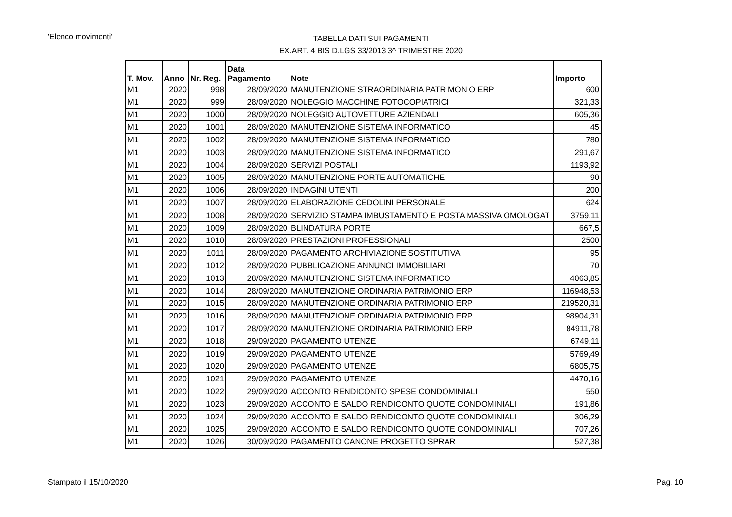'Elenco movimenti'
TABELLA DATI SUI PAGAMENTI
EX.ART. 4 BIS D.LGS 33/2013 3^ TRIMESTRE 2020
| T. Mov. | Anno | Nr. Reg. | Data Pagamento | Note | Importo |
| --- | --- | --- | --- | --- | --- |
| M1 | 2020 | 998 | 28/09/2020 | MANUTENZIONE STRAORDINARIA PATRIMONIO ERP | 600 |
| M1 | 2020 | 999 | 28/09/2020 | NOLEGGIO MACCHINE FOTOCOPIATRICI | 321,33 |
| M1 | 2020 | 1000 | 28/09/2020 | NOLEGGIO AUTOVETTURE AZIENDALI | 605,36 |
| M1 | 2020 | 1001 | 28/09/2020 | MANUTENZIONE SISTEMA INFORMATICO | 45 |
| M1 | 2020 | 1002 | 28/09/2020 | MANUTENZIONE SISTEMA INFORMATICO | 780 |
| M1 | 2020 | 1003 | 28/09/2020 | MANUTENZIONE SISTEMA INFORMATICO | 291,67 |
| M1 | 2020 | 1004 | 28/09/2020 | SERVIZI POSTALI | 1193,92 |
| M1 | 2020 | 1005 | 28/09/2020 | MANUTENZIONE PORTE AUTOMATICHE | 90 |
| M1 | 2020 | 1006 | 28/09/2020 | INDAGINI UTENTI | 200 |
| M1 | 2020 | 1007 | 28/09/2020 | ELABORAZIONE CEDOLINI PERSONALE | 624 |
| M1 | 2020 | 1008 | 28/09/2020 | SERVIZIO STAMPA IMBUSTAMENTO E POSTA MASSIVA OMOLOGAT | 3759,11 |
| M1 | 2020 | 1009 | 28/09/2020 | BLINDATURA PORTE | 667,5 |
| M1 | 2020 | 1010 | 28/09/2020 | PRESTAZIONI PROFESSIONALI | 2500 |
| M1 | 2020 | 1011 | 28/09/2020 | PAGAMENTO ARCHIVIAZIONE SOSTITUTIVA | 95 |
| M1 | 2020 | 1012 | 28/09/2020 | PUBBLICAZIONE ANNUNCI IMMOBILIARI | 70 |
| M1 | 2020 | 1013 | 28/09/2020 | MANUTENZIONE SISTEMA INFORMATICO | 4063,85 |
| M1 | 2020 | 1014 | 28/09/2020 | MANUTENZIONE ORDINARIA PATRIMONIO ERP | 116948,53 |
| M1 | 2020 | 1015 | 28/09/2020 | MANUTENZIONE ORDINARIA PATRIMONIO ERP | 219520,31 |
| M1 | 2020 | 1016 | 28/09/2020 | MANUTENZIONE ORDINARIA PATRIMONIO ERP | 98904,31 |
| M1 | 2020 | 1017 | 28/09/2020 | MANUTENZIONE ORDINARIA PATRIMONIO ERP | 84911,78 |
| M1 | 2020 | 1018 | 29/09/2020 | PAGAMENTO UTENZE | 6749,11 |
| M1 | 2020 | 1019 | 29/09/2020 | PAGAMENTO UTENZE | 5769,49 |
| M1 | 2020 | 1020 | 29/09/2020 | PAGAMENTO UTENZE | 6805,75 |
| M1 | 2020 | 1021 | 29/09/2020 | PAGAMENTO UTENZE | 4470,16 |
| M1 | 2020 | 1022 | 29/09/2020 | ACCONTO RENDICONTO SPESE CONDOMINIALI | 550 |
| M1 | 2020 | 1023 | 29/09/2020 | ACCONTO E SALDO RENDICONTO QUOTE CONDOMINIALI | 191,86 |
| M1 | 2020 | 1024 | 29/09/2020 | ACCONTO E SALDO RENDICONTO QUOTE CONDOMINIALI | 306,29 |
| M1 | 2020 | 1025 | 29/09/2020 | ACCONTO E SALDO RENDICONTO QUOTE CONDOMINIALI | 707,26 |
| M1 | 2020 | 1026 | 30/09/2020 | PAGAMENTO CANONE PROGETTO SPRAR | 527,38 |
Stampato il 15/10/2020 Pag. 10